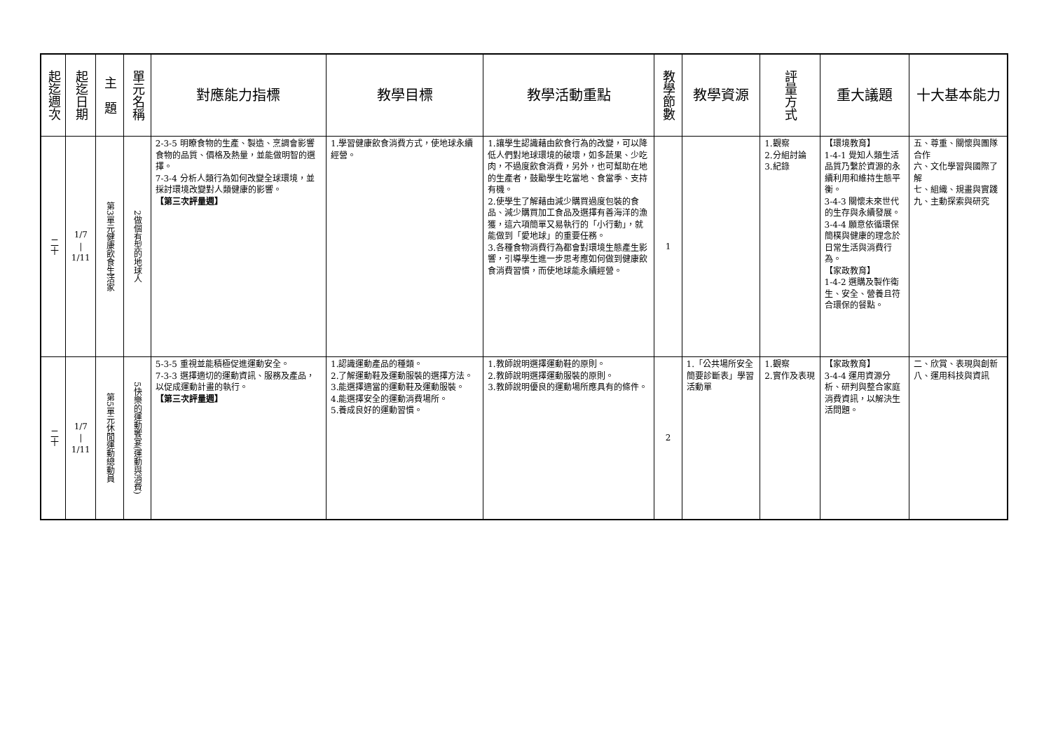| 起迄週次 | 起迄日期 | 主 題 | 單元名稱 | 對應能力指標 | 教學目標 | 教學活動重點 | 教學節數 | 教學資源 | 評量方式 | 重大議題 | 十大基本能力 |
| --- | --- | --- | --- | --- | --- | --- | --- | --- | --- | --- | --- |
| 二十 | 1/7 / 1/11 | 第3單元健康飲食生活家 | 2做個有型的地球人 | 2-3-5 明瞭食物的生產、製造、烹調會影響食物的品質、價格及熱量，並能做明智的選擇。 7-3-4 分析人類行為如何改變全球環境，並採討環境改變對人類健康的影響。 【第三次評量週】 | 1.學習健康飲食消費方式，使地球永續經營。 | 1.讓學生認識藉由飲食行為的改變，可以降低人們對地球環境的破壞，如多蔬果、少吃肉，不過度飲食消費，另外，也可幫助在地的生產者，鼓勵學生吃當地、食當季、支持有機。 2.使學生了解藉由減少購買過度包裝的食品、減少購買加工食品及選擇有善海洋的漁獲，這六項簡單又易執行的「小行動」，就能做到「愛地球」的重要任務。 3.各種食物消費行為都會對環境生態產生影響，引導學生進一步思考應如何做到健康飲食消費習慣，而使地球能永續經營。 | 1 | | 1.觀察 2.分組討論 3.紀錄 | 【環境教育】 1-4-1 覺知人類生活品質乃繫於資源的永續利用和維持生態平衡。 3-4-3 關懷未來世代的生存與永續發展。 3-4-4 願意依循環保簡樸與健康的理念於日常生活與消費行為。 【家政教育】 1-4-2 選購及製作衛生、安全、營養且符合環保的餐點。 | 五、尊重、關懷與團隊合作 六、文化學習與國際了解 七、組織、規畫與實踐 九、主動探索與研究 |
| 二十 | 1/7 / 1/11 | 第5單元休閒運動總動員 | 5快樂的運動饗宴(運動與消費) | 5-3-5 重視並能積極促進運動安全。 7-3-3 選擇適切的運動資訊、服務及產品，以促成運動計畫的執行。 【第三次評量週】 | 1.認識運動產品的種類。 2.了解運動鞋及運動服裝的選擇方法。 3.能選擇適當的運動鞋及運動服裝。 4.能選擇安全的運動消費場所。 5.養成良好的運動習慣。 | 1.教師說明選擇運動鞋的原則。 2.教師說明選擇運動服裝的原則。 3.教師說明優良的運動場所應具有的條件。 | 2 | 1.「公共場所安全簡要診斷表」學習活動單 | 1.觀察 2.實作及表現 | 【家政教育】 3-4-4 運用資源分析、研判與整合家庭消費資訊，以解決生活問題。 | 二、欣賞、表現與創新 八、運用科技與資訊 |